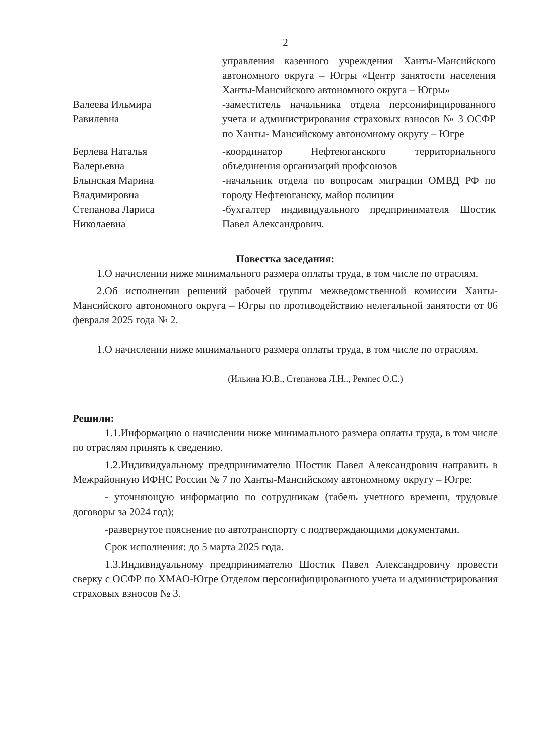2
управления казенного учреждения Ханты-Мансийского автономного округа – Югры «Центр занятости населения Ханты-Мансийского автономного округа – Югры»
Валеева Ильмира
Равилевна
-заместитель начальника отдела персонифицированного учета и администрирования страховых взносов № 3 ОСФР по Ханты- Мансийскому автономному округу – Югре
Берлева Наталья
Валерьевна
-координатор Нефтеюганского территориального объединения организаций профсоюзов
Блынская Марина
Владимировна
-начальник отдела по вопросам миграции ОМВД РФ по городу Нефтеюганску, майор полиции
Степанова Лариса
Николаевна
-бухгалтер индивидуального предпринимателя Шостик Павел Александрович.
Повестка заседания:
1.О начислении ниже минимального размера оплаты труда, в том числе по отраслям.
2.Об исполнении решений рабочей группы межведомственной комиссии Ханты-Мансийского автономного округа – Югры по противодействию нелегальной занятости от 06 февраля 2025 года № 2.
1.О начислении ниже минимального размера оплаты труда, в том числе по отраслям.
(Ильина Ю.В., Степанова Л.Н.., Ремпес О.С.)
Решили:
1.1.Информацию о начислении ниже минимального размера оплаты труда, в том числе по отраслям принять к сведению.
1.2.Индивидуальному предпринимателю Шостик Павел Александрович направить в Межрайонную ИФНС России № 7 по Ханты-Мансийскому автономному округу – Югре:
- уточняющую информацию по сотрудникам (табель учетного времени, трудовые договоры за 2024 год);
-развернутое пояснение по автотранспорту с подтверждающими документами.
Срок исполнения: до 5 марта 2025 года.
1.3.Индивидуальному предпринимателю Шостик Павел Александровичу провести сверку с ОСФР по ХМАО-Югре Отделом персонифицированного учета и администрирования страховых взносов № 3.